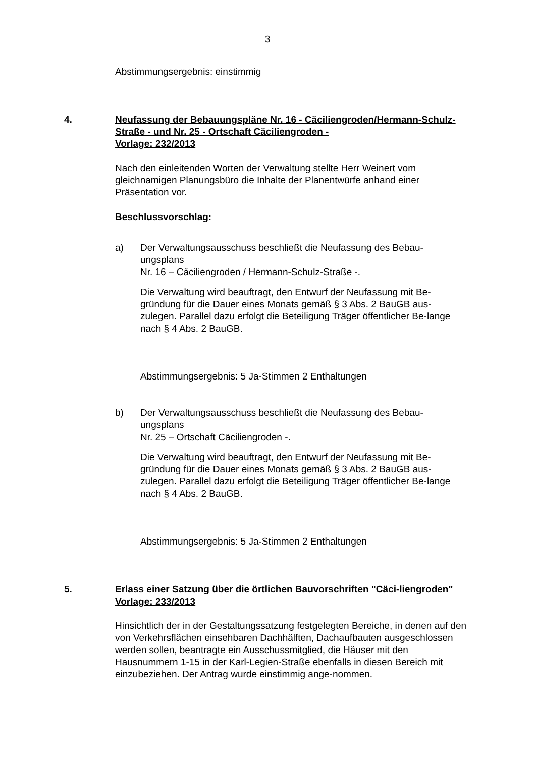3
Abstimmungsergebnis: einstimmig
4. Neufassung der Bebauungspläne Nr. 16 - Cäciliengroden/Hermann-Schulz-Straße - und Nr. 25 - Ortschaft Cäciliengroden -
Vorlage: 232/2013
Nach den einleitenden Worten der Verwaltung stellte Herr Weinert vom gleichnamigen Planungsbüro die Inhalte der Planentwürfe anhand einer Präsentation vor.
Beschlussvorschlag:
a) Der Verwaltungsausschuss beschließt die Neufassung des Bebau-ungsplans
Nr. 16 – Cäciliengroden / Hermann-Schulz-Straße -.
Die Verwaltung wird beauftragt, den Entwurf der Neufassung mit Be-gründung für die Dauer eines Monats gemäß § 3 Abs. 2 BauGB aus-zulegen. Parallel dazu erfolgt die Beteiligung Träger öffentlicher Be-lange nach § 4 Abs. 2 BauGB.
Abstimmungsergebnis: 5 Ja-Stimmen 2 Enthaltungen
b) Der Verwaltungsausschuss beschließt die Neufassung des Bebau-ungsplans
Nr. 25 – Ortschaft Cäciliengroden -.
Die Verwaltung wird beauftragt, den Entwurf der Neufassung mit Be-gründung für die Dauer eines Monats gemäß § 3 Abs. 2 BauGB aus-zulegen. Parallel dazu erfolgt die Beteiligung Träger öffentlicher Be-lange nach § 4 Abs. 2 BauGB.
Abstimmungsergebnis: 5 Ja-Stimmen 2 Enthaltungen
5. Erlass einer Satzung über die örtlichen Bauvorschriften "Cäci-liengroden"
Vorlage: 233/2013
Hinsichtlich der in der Gestaltungssatzung festgelegten Bereiche, in denen auf den von Verkehrsflächen einsehbaren Dachhälften, Dachaufbauten ausgeschlossen werden sollen, beantragte ein Ausschussmitglied, die Häuser mit den Hausnummern 1-15 in der Karl-Legien-Straße ebenfalls in diesen Bereich mit einzubeziehen. Der Antrag wurde einstimmig ange-nommen.